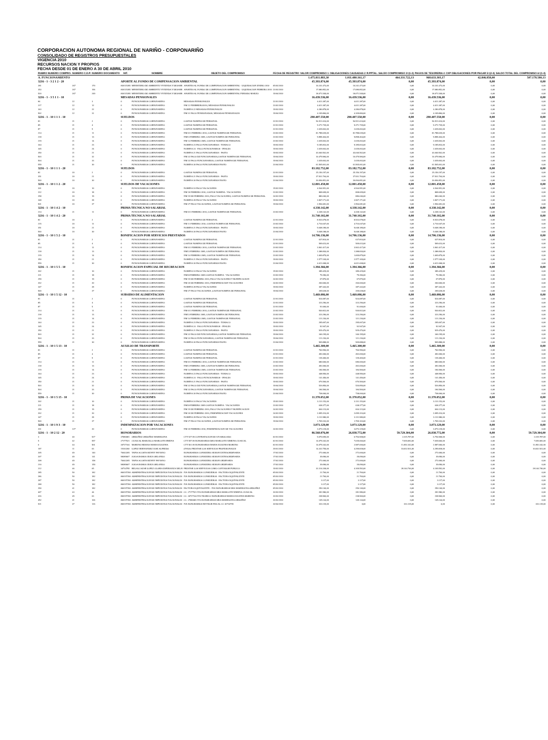CORPORACION AUTONOMA REGIONAL DE NARIÑO - CORPONARIÑO
CONSOLIDADO DE REGISTROS PRESUPUESTALES
VIGENCIA 2010
RECURSOS NACION Y PROPIOS
FECHA DESDE 01 DE ENERO A 30 DE ABRIL 2010
| RUBRO NUMERO COMPRO. | NUMERO C.D.P. | NUMERO DOCUMENTO | NIT. | NOMBRE | OBJETO DEL COMPROMISO | FECHA DE REGISTRO | VALOR COMPROMISO 1 | OBLIGACIONES CAUSADAS 2 | R.PPTAL. SALDO COMPROMISO 3=(1-2) | PAGOS DE TESORERIA 4 | CXP OBLIGACIONES POR PAGAR 5=(2-4) | SALDO TOTAL DEL COMPROMISO 6=(1-4) |
| --- | --- | --- | --- | --- | --- | --- | --- | --- | --- | --- | --- | --- |
| A. FUNCIONAMIENTO | | | | | | | 1.475.811.883,30 | 1.011.480.161,17 | 464.331.722,13 | 968.633.303,17 | 42.846.858,00 | 507.178.580,13 |
| 3216 - 1 - 3 2 1 2 - 20 | | | APORTE AL FONDO DE COMPENSACION AMBIENTAL | | | | 45.393.874,00 | 45.393.874,00 | 0,00 | 45.393.874,00 | 0,00 | 0,00 |
| 281 | 267 | 170 | 830115395 | MINISTERIO DE AMBIENTE VIVIENDA Y DESARR | APORTES AL FONDO DE COMPENSACION AMBIENTAL - LIQUIDACION ENERO 2010 | 05/03/2010 | 10.241.473,00 | 10.241.473,00 | 0,00 | 10.241.473,00 | 0,00 | 0,00 |
| 353 | 267 | 196 | 830115395 | MINISTERIO DE AMBIENTE VIVIENDA Y DESARR | APORTES AL FONDO DE COMPENSACION AMBIENTAL - LIQUIDACION FEBRERO 2010 | 23/03/2010 | 17.080.852,00 | 17.080.852,00 | 0,00 | 17.080.852,00 | 0,00 | 0,00 |
| 520 | 267 | 249 | 830115395 | MINISTERIO DE AMBIENTE VIVIENDA Y DESARR | APORTES AL FONDO DE COMPENSACION AMBIENTAL PERIODO MARZO | 19/04/2010 | 18.071.549,00 | 18.071.549,00 | 0,00 | 18.071.549,00 | 0,00 | 0,00 |
| 3216 - 1 - 3 5 1 1 - 10 | | | MESADAS PENSIONALES | | | | 16.439.536,00 | 16.439.536,00 | 0,00 | 16.439.536,00 | 0,00 | 0,00 |
| 84 | 22 | 3 | 0 | FUNCIONARIOS CORPONARINO | MESADAS PENSIONALES | 22/01/2010 | 4.021.387,00 | 4.021.387,00 | 0,00 | 4.021.387,00 | 0,00 | 0,00 |
| 217 | 22 | 12 | 0 | FUNCIONARIOS CORPONARINO | NM 12 PERIBRERO2010, MESADAS PENSIONALES | 23/02/2010 | 4.021.387,00 | 4.021.387,00 | 0,00 | 4.021.387,00 | 0,00 | 0,00 |
| 343 | 22 | 22 | 0 | FUNCIONARIOS CORPONARINO | NOMINA 22 MESADAS PENSIONALES | 19/03/2010 | 4.286.878,00 | 4.286.878,00 | 0,00 | 4.286.878,00 | 0,00 | 0,00 |
| 502 | 22 | 31 | 0 | FUNCIONARIOS CORPONARINO | NM 31 PAGO PENSIONADOS, MESADAS PENSIONALES | 19/04/2010 | 4.109.884,00 | 4.109.884,00 | 0,00 | 4.109.884,00 | 0,00 | 0,00 |
| 3216 - 1 - 10 1 1 1 - 10 | | | SUELDOS | | | | 290.407.550,00 | 290.407.550,00 | 0,00 | 290.407.550,00 | 0,00 | 0,00 |
| 81 | 21 | 2 | 0 | FUNCIONARIOS CORPONARINO | GASTOS NOMINA DE PERSONAL | 22/01/2010 | 54.521.024,00 | 54.521.024,00 | 0,00 | 54.521.024,00 | 0,00 | 0,00 |
| 85 | 21 | 4 | 0 | FUNCIONARIOS CORPONARINO | GASTOS NOMINA DE PERSONAL | 22/01/2010 | 9.371.735,00 | 9.371.735,00 | 0,00 | 9.371.735,00 | 0,00 | 0,00 |
| 87 | 21 | 5 | 0 | FUNCIONARIOS CORPONARINO | GASTOS NOMINA DE PERSONAL | 22/01/2010 | 2.639.063,00 | 2.639.063,00 | 0,00 | 2.639.063,00 | 0,00 | 0,00 |
| 214 | 21 | 11 | 0 | FUNCIONARIOS CORPONARINO | NM 011 FEBRERO 2010, GASTOS NOMINA DE PERSONAL | 23/02/2010 | 81.788.635,00 | 81.788.635,00 | 0,00 | 81.788.635,00 | 0,00 | 0,00 |
| 218 | 21 | 13 | 0 | FUNCIONARIOS CORPONARINO | NM13 FEBRERO 2009, GASTOS NOMINA DE PERSONAL | 23/02/2010 | 9.898.464,00 | 9.898.464,00 | 0,00 | 9.898.464,00 | 0,00 | 0,00 |
| 219 | 21 | 14 | 0 | FUNCIONARIOS CORPONARINO | NM 14 FEBRERO 2009, GASTOS NOMINA DE PERSONAL | 23/02/2010 | 2.639.063,00 | 2.639.063,00 | 0,00 | 2.639.063,00 | 0,00 | 0,00 |
| 344 | 21 | 23 | 0 | FUNCIONARIOS CORPONARINO | NOMINA 23 PAGO FUNCIONARIOS - TUMACO | 19/03/2010 | 9.185.833,00 | 9.185.833,00 | 0,00 | 9.185.833,00 | 0,00 | 0,00 |
| 345 | 21 | 24 | 0 | FUNCIONARIOS CORPONARINO | NOMINA 24 - PAGO FUNCIONARIOS - IPIALES | 19/03/2010 | 2.639.063,00 | 2.639.063,00 | 0,00 | 2.639.063,00 | 0,00 | 0,00 |
| 350 | 21 | 21 | 0 | FUNCIONARIOS CORPONARINO | NOMINA 21 PAGO FUNCIONARIOS - PASTO | 19/03/2010 | 43.040.562,00 | 43.040.562,00 | 0,00 | 43.040.562,00 | 0,00 | 0,00 |
| 503 | 21 | 32 | 0 | FUNCIONARIOS CORPONARINO | NM 32 PAGO DE FUNCIONARIOS,GASTOS NOMINA DE PERSONAL | 19/04/2010 | 10.479.984,00 | 10.479.984,00 | 0,00 | 10.479.984,00 | 0,00 | 0,00 |
| 504 | 21 | 33 | 0 | FUNCIONARIOS CORPONARINO | NM 33 PAGO FUNCIONARIOS, GASTOS NOMINA DE PERSONAL | 19/04/2010 | 2.639.063,00 | 2.639.063,00 | 0,00 | 2.639.063,00 | 0,00 | 0,00 |
| 559 | 21 | 30 | 0 | FUNCIONARIOS CORPONARINO | NOMINA 30 PAGO FUNCIONARIOS PASTO | 23/04/2010 | 61.565.061,00 | 61.565.061,00 | 0,00 | 61.565.061,00 | 0,00 | 0,00 |
| 3216 - 1 - 10 1 1 1 - 20 | | | SUELDOS | | | | 83.182.752,00 | 83.182.752,00 | 0,00 | 83.182.752,00 | 0,00 | 0,00 |
| 82 | 20 | 2 | 0 | FUNCIONARIOS CORPONARINO | GASTOS NOMINA DE PERSONAL | 22/01/2010 | 25.156.197,00 | 25.156.197,00 | 0,00 | 25.156.197,00 | 0,00 | 0,00 |
| 351 | 20 | 21 | 0 | FUNCIONARIOS CORPONARINO | NOMINA 21 PAGO FUNCIONARIOS - PASTO | 19/03/2010 | 37.931.704,00 | 37.931.704,00 | 0,00 | 37.931.704,00 | 0,00 | 0,00 |
| 560 | 20 | 30 | 0 | FUNCIONARIOS CORPONARINO | NOMINA 30 PAGO FUNCIONARIOS PASTO | 23/04/2010 | 20.094.851,00 | 20.094.851,00 | 0,00 | 20.094.851,00 | 0,00 | 0,00 |
| 3216 - 1 - 10 1 1 2 - 20 | | | SUELDOS DE VACACIONES | | | | 12.801.458,00 | 12.801.458,00 | 0,00 | 12.801.458,00 | 0,00 | 0,00 |
| 201 | 20 | 10 | 0 | FUNCIONARIOS CORPONARINO | NOMINA 10 PAGO VACACIONES | 15/02/2010 | 4.544.951,00 | 4.544.951,00 | 0,00 | 4.544.951,00 | 0,00 | 0,00 |
| 222 | 20 | 18 | 0 | FUNCIONARIOS CORPONARINO | NM 18 FEBRERO 2010, GASTOS NOMINA - VACACIONES | 23/02/2010 | 808.609,00 | 808.609,00 | 0,00 | 808.609,00 | 0,00 | 0,00 |
| 258 | 20 | 19 | 0 | FUNCIONARIOS CORPONARINO | NM 19 DE FEBRERO 2010, PAGO VACACIONES, GASTOS NOMINA DE PERSONAL | 24/02/2010 | 886.046,00 | 886.046,00 | 0,00 | 886.046,00 | 0,00 | 0,00 |
| 348 | 20 | 28 | 0 | FUNCIONARIOS CORPONARINO | NOMINA 28 PAGO VACACIONES | 19/03/2010 | 3.967.171,00 | 3.967.171,00 | 0,00 | 3.967.171,00 | 0,00 | 0,00 |
| 501 | 20 | 37 | 0 | FUNCIONARIOS CORPONARINO | NM 37 PAGO VACACIONES, GASTOS NOMINA DE PERSONAL | 19/04/2010 | 2.594.681,00 | 2.594.681,00 | 0,00 | 2.594.681,00 | 0,00 | 0,00 |
| 3216 - 1 - 10 1 4 2 - 10 | | | PRIMA TECNICA NO SALARIAL | | | | 4.338.142,00 | 4.338.142,00 | 0,00 | 4.338.142,00 | 0,00 | 0,00 |
| 214 | 21 | 11 | 0 | FUNCIONARIOS CORPONARINO | NM 011 FEBRERO 2010, GASTOS NOMINA DE PERSONAL | 23/02/2010 | 4.338.142,00 | 4.338.142,00 | 0,00 | 4.338.142,00 | 0,00 | 0,00 |
| 3216 - 1 - 10 1 4 2 - 20 | | | PRIMA TECNICA NO SALARIAL | | | | 31.740.102,00 | 31.740.102,00 | 0,00 | 31.740.102,00 | 0,00 | 0,00 |
| 82 | 20 | 2 | 0 | FUNCIONARIOS CORPONARINO | GASTOS NOMINA DE PERSONAL | 22/01/2010 | 8.933.678,00 | 8.933.678,00 | 0,00 | 8.933.678,00 | 0,00 | 0,00 |
| 215 | 20 | 11 | 0 | FUNCIONARIOS CORPONARINO | NM 11 FEBRERO 2010, GASTOS NOMINA DE PERSONAL | 23/02/2010 | 4.710.047,00 | 4.710.047,00 | 0,00 | 4.710.047,00 | 0,00 | 0,00 |
| 351 | 20 | 21 | 0 | FUNCIONARIOS CORPONARINO | NOMINA 21 PAGO FUNCIONARIOS - PASTO | 19/03/2010 | 9.048.189,00 | 9.048.189,00 | 0,00 | 9.048.189,00 | 0,00 | 0,00 |
| 560 | 20 | 30 | 0 | FUNCIONARIOS CORPONARINO | NOMINA 30 PAGO FUNCIONARIOS PASTO | 23/04/2010 | 9.048.188,00 | 9.048.188,00 | 0,00 | 9.048.188,00 | 0,00 | 0,00 |
| 3216 - 1 - 10 1 5 2 - 10 | | | BONIFICACION POR SERVICIOS PRESTADOS | | | | 14.706.136,00 | 14.706.136,00 | 0,00 | 14.706.136,00 | 0,00 | 0,00 |
| 81 | 21 | 2 | 0 | FUNCIONARIOS CORPONARINO | GASTOS NOMINA DE PERSONAL | 22/01/2010 | 637.810,00 | 637.810,00 | 0,00 | 637.810,00 | 0,00 | 0,00 |
| 85 | 21 | 4 | 0 | FUNCIONARIOS CORPONARINO | GASTOS NOMINA DE PERSONAL | 22/01/2010 | 509.023,00 | 509.023,00 | 0,00 | 509.023,00 | 0,00 | 0,00 |
| 214 | 21 | 11 | 0 | FUNCIONARIOS CORPONARINO | NM 011 FEBRERO 2010, GASTOS NOMINA DE PERSONAL | 23/02/2010 | 3.902.417,00 | 3.902.417,00 | 0,00 | 3.902.417,00 | 0,00 | 0,00 |
| 218 | 21 | 13 | 0 | FUNCIONARIOS CORPONARINO | NM13 FEBRERO 2009, GASTOS NOMINA DE PERSONAL | 23/02/2010 | 1.388.830,00 | 1.388.830,00 | 0,00 | 1.388.830,00 | 0,00 | 0,00 |
| 219 | 21 | 14 | 0 | FUNCIONARIOS CORPONARINO | NM 14 FEBRERO 2009, GASTOS NOMINA DE PERSONAL | 23/02/2010 | 1.069.879,00 | 1.069.879,00 | 0,00 | 1.069.879,00 | 0,00 | 0,00 |
| 350 | 21 | 21 | 0 | FUNCIONARIOS CORPONARINO | NOMINA 21 PAGO FUNCIONARIOS - PASTO | 19/03/2010 | 2.577.169,00 | 2.577.169,00 | 0,00 | 2.577.169,00 | 0,00 | 0,00 |
| 559 | 21 | 30 | 0 | FUNCIONARIOS CORPONARINO | NOMINA 30 PAGO FUNCIONARIOS PASTO | 23/04/2010 | 4.621.008,00 | 4.621.008,00 | 0,00 | 4.621.008,00 | 0,00 | 0,00 |
| 3216 - 1 - 10 1 5 5 - 10 | | | BONIFICACION ESPECIAL DE RECREACION | | | | 1.394.366,00 | 1.394.366,00 | 0,00 | 1.394.366,00 | 0,00 | 0,00 |
| 202 | 21 | 10 | 0 | FUNCIONARIOS CORPONARINO | NOMINA 10 PAGO VACACIONES | 15/02/2010 | 389.429,00 | 389.429,00 | 0,00 | 389.429,00 | 0,00 | 0,00 |
| 221 | 21 | 18 | 0 | FUNCIONARIOS CORPONARINO | NM18 FEBRERO 2009 GASTOS NOMINA - VACACIONES | 23/02/2010 | 79.396,00 | 79.396,00 | 0,00 | 79.396,00 | 0,00 | 0,00 |
| 259 | 21 | 19 | 0 | FUNCIONARIOS CORPONARINO | NM 19 DE FEBRERO 2010, PAGO VACACIONES Y BONIFICACION | 24/02/2010 | 67.870,00 | 67.870,00 | 0,00 | 67.870,00 | 0,00 | 0,00 |
| 262 | 21 | 20 | 0 | FUNCIONARIOS CORPONARINO | NM 20 DE FEBRERO 2010, INDEMNIZACION VACACIONES | 24/02/2010 | 260.600,00 | 260.600,00 | 0,00 | 260.600,00 | 0,00 | 0,00 |
| 347 | 21 | 28 | 0 | FUNCIONARIOS CORPONARINO | NOMINA 28 PAGO VACACIONES | 19/03/2010 | 387.443,00 | 387.443,00 | 0,00 | 387.443,00 | 0,00 | 0,00 |
| 500 | 21 | 37 | 0 | FUNCIONARIOS CORPONARINO | NM 37 PAGO VACACIONES ,GASTOS NOMINA DE PERSONAL | 19/04/2010 | 209.628,00 | 209.628,00 | 0,00 | 209.628,00 | 0,00 | 0,00 |
| 3216 - 1 - 10 1 5 12 - 10 | | | SUBSIDIO DE ALIMENTACION | | | | 5.469.086,00 | 5.469.086,00 | 0,00 | 5.469.086,00 | 0,00 | 0,00 |
| 81 | 21 | 2 | 0 | FUNCIONARIOS CORPONARINO | GASTOS NOMINA DE PERSONAL | 22/01/2010 | 924.087,00 | 924.087,00 | 0,00 | 924.087,00 | 0,00 | 0,00 |
| 85 | 21 | 4 | 0 | FUNCIONARIOS CORPONARINO | GASTOS NOMINA DE PERSONAL | 22/01/2010 | 323.296,00 | 323.296,00 | 0,00 | 323.296,00 | 0,00 | 0,00 |
| 87 | 21 | 5 | 0 | FUNCIONARIOS CORPONARINO | GASTOS NOMINA DE PERSONAL | 22/01/2010 | 91.600,00 | 91.600,00 | 0,00 | 91.600,00 | 0,00 | 0,00 |
| 214 | 21 | 11 | 0 | FUNCIONARIOS CORPONARINO | NM 011 FEBRERO 2010, GASTOS NOMINA DE PERSONAL | 23/02/2010 | 930.822,00 | 930.822,00 | 0,00 | 930.822,00 | 0,00 | 0,00 |
| 218 | 21 | 13 | 0 | FUNCIONARIOS CORPONARINO | NM13 FEBRERO 2009, GASTOS NOMINA DE PERSONAL | 23/02/2010 | 323.296,00 | 323.296,00 | 0,00 | 323.296,00 | 0,00 | 0,00 |
| 219 | 21 | 14 | 0 | FUNCIONARIOS CORPONARINO | NM 14 FEBRERO 2009, GASTOS NOMINA DE PERSONAL | 23/02/2010 | 121.236,00 | 121.236,00 | 0,00 | 121.236,00 | 0,00 | 0,00 |
| 344 | 21 | 23 | 0 | FUNCIONARIOS CORPONARINO | NOMINA 23 PAGO FUNCIONARIOS - TUMACO | 19/03/2010 | 295.007,00 | 295.007,00 | 0,00 | 295.007,00 | 0,00 | 0,00 |
| 345 | 21 | 24 | 0 | FUNCIONARIOS CORPONARINO | NOMINA 24 - PAGO FUNCIONARIOS - IPIALES | 19/03/2010 | 92.947,00 | 92.947,00 | 0,00 | 92.947,00 | 0,00 | 0,00 |
| 350 | 21 | 21 | 0 | FUNCIONARIOS CORPONARINO | NOMINA 21 PAGO FUNCIONARIOS - PASTO | 19/03/2010 | 929.476,00 | 929.476,00 | 0,00 | 929.476,00 | 0,00 | 0,00 |
| 503 | 21 | 32 | 0 | FUNCIONARIOS CORPONARINO | NM 32 PAGO DE FUNCIONARIOS,GASTOS NOMINA DE PERSONAL | 19/04/2010 | 346.195,00 | 346.195,00 | 0,00 | 346.195,00 | 0,00 | 0,00 |
| 504 | 21 | 33 | 0 | FUNCIONARIOS CORPONARINO | NM 33 PAGO FUNCIONARIOS, GASTOS NOMINA DE PERSONAL | 19/04/2010 | 121.236,00 | 121.236,00 | 0,00 | 121.236,00 | 0,00 | 0,00 |
| 559 | 21 | 30 | 0 | FUNCIONARIOS CORPONARINO | NOMINA 30 PAGO FUNCIONARIOS PASTO | 23/04/2010 | 969.888,00 | 969.888,00 | 0,00 | 969.888,00 | 0,00 | 0,00 |
| 3216 - 1 - 10 1 5 13 - 10 | | | AUXILIO DE TRANSPORTE | | | | 5.465.300,00 | 5.465.300,00 | 0,00 | 5.465.300,00 | 0,00 | 0,00 |
| 81 | 21 | 2 | 0 | FUNCIONARIOS CORPONARINO | GASTOS NOMINA DE PERSONAL | 22/01/2010 | 760.550,00 | 760.550,00 | 0,00 | 760.550,00 | 0,00 | 0,00 |
| 85 | 21 | 4 | 0 | FUNCIONARIOS CORPONARINO | GASTOS NOMINA DE PERSONAL | 22/01/2010 | 492.000,00 | 492.000,00 | 0,00 | 492.000,00 | 0,00 | 0,00 |
| 87 | 21 | 5 | 0 | FUNCIONARIOS CORPONARINO | GASTOS NOMINA DE PERSONAL | 22/01/2010 | 139.400,00 | 139.400,00 | 0,00 | 139.400,00 | 0,00 | 0,00 |
| 214 | 21 | 11 | 0 | FUNCIONARIOS CORPONARINO | NM 011 FEBRERO 2010, GASTOS NOMINA DE PERSONAL | 23/02/2010 | 680.600,00 | 680.600,00 | 0,00 | 680.600,00 | 0,00 | 0,00 |
| 218 | 21 | 13 | 0 | FUNCIONARIOS CORPONARINO | NM13 FEBRERO 2009, GASTOS NOMINA DE PERSONAL | 23/02/2010 | 492.000,00 | 492.000,00 | 0,00 | 492.000,00 | 0,00 | 0,00 |
| 219 | 21 | 14 | 0 | FUNCIONARIOS CORPONARINO | NM 14 FEBRERO 2009, GASTOS NOMINA DE PERSONAL | 23/02/2010 | 184.500,00 | 184.500,00 | 0,00 | 184.500,00 | 0,00 | 0,00 |
| 344 | 21 | 23 | 0 | FUNCIONARIOS CORPONARINO | NOMINA 23 PAGO FUNCIONARIOS - TUMACO | 19/03/2010 | 448.950,00 | 448.950,00 | 0,00 | 448.950,00 | 0,00 | 0,00 |
| 345 | 21 | 24 | 0 | FUNCIONARIOS CORPONARINO | NOMINA 24 - PAGO FUNCIONARIOS - IPIALES | 19/03/2010 | 141.450,00 | 141.450,00 | 0,00 | 141.450,00 | 0,00 | 0,00 |
| 350 | 21 | 21 | 0 | FUNCIONARIOS CORPONARINO | NOMINA 21 PAGO FUNCIONARIOS - PASTO | 19/03/2010 | 676.500,00 | 676.500,00 | 0,00 | 676.500,00 | 0,00 | 0,00 |
| 503 | 21 | 32 | 0 | FUNCIONARIOS CORPONARINO | NM 32 PAGO DE FUNCIONARIOS,GASTOS NOMINA DE PERSONAL | 19/04/2010 | 526.850,00 | 526.850,00 | 0,00 | 526.850,00 | 0,00 | 0,00 |
| 504 | 21 | 33 | 0 | FUNCIONARIOS CORPONARINO | NM 33 PAGO FUNCIONARIOS, GASTOS NOMINA DE PERSONAL | 19/04/2010 | 184.500,00 | 184.500,00 | 0,00 | 184.500,00 | 0,00 | 0,00 |
| 559 | 21 | 30 | 0 | FUNCIONARIOS CORPONARINO | NOMINA 30 PAGO FUNCIONARIOS PASTO | 23/04/2010 | 738.000,00 | 738.000,00 | 0,00 | 738.000,00 | 0,00 | 0,00 |
| 3216 - 1 - 10 1 5 15 - 10 | | | PRIMA DE VACACIONES | | | | 11.370.052,00 | 11.370.052,00 | 0,00 | 11.370.052,00 | 0,00 | 0,00 |
| 202 | 21 | 10 | 0 | FUNCIONARIOS CORPONARINO | NOMINA 10 PAGO VACACIONES | 15/02/2010 | 3.131.153,00 | 3.131.153,00 | 0,00 | 3.131.153,00 | 0,00 | 0,00 |
| 221 | 21 | 18 | 0 | FUNCIONARIOS CORPONARINO | NM18 FEBRERO 2009 GASTOS NOMINA - VACACIONES | 23/02/2010 | 638.377,00 | 638.377,00 | 0,00 | 638.377,00 | 0,00 | 0,00 |
| 259 | 21 | 19 | 0 | FUNCIONARIOS CORPONARINO | NM 19 DE FEBRERO 2010, PAGO VACACIONES Y BONIFICACION | 24/02/2010 | 604.123,00 | 604.123,00 | 0,00 | 604.123,00 | 0,00 | 0,00 |
| 262 | 21 | 20 | 0 | FUNCIONARIOS CORPONARINO | NM 20 DE FEBRERO 2010, INDEMNIZACION VACACIONES | 24/02/2010 | 2.095.316,00 | 2.095.316,00 | 0,00 | 2.095.316,00 | 0,00 | 0,00 |
| 347 | 21 | 28 | 0 | FUNCIONARIOS CORPONARINO | NOMINA 28 PAGO VACACIONES | 19/03/2010 | 3.131.980,00 | 3.131.980,00 | 0,00 | 3.131.980,00 | 0,00 | 0,00 |
| 500 | 21 | 37 | 0 | FUNCIONARIOS CORPONARINO | NM 37 PAGO VACACIONES ,GASTOS NOMINA DE PERSONAL | 19/04/2010 | 1.769.103,00 | 1.769.103,00 | 0,00 | 1.769.103,00 | 0,00 | 0,00 |
| 3216 - 1 - 10 1 9 3 - 10 | | | INDEMNIZACION POR VACACIONES | | | | 3.073.129,00 | 3.073.129,00 | 0,00 | 3.073.129,00 | 0,00 | 0,00 |
| 261 | 227 | 20 | 0 | FUNCIONARIOS CORPONARINO | NM 20 FEBRERO 2010, INDEMNIZACION DE VACACIONES | 24/02/2010 | 3.073.129,00 | 3.073.129,00 | 0,00 | 3.073.129,00 | 0,00 | 0,00 |
| 3216 - 1 - 10 2 12 - 20 | | | HONORARIOS | | | | 86.568.076,00 | 26.838.772,00 | 59.729.304,00 | 26.838.772,00 | 0,00 | 59.729.304,00 |
| 3 | 40 | 527 | 37080081 | ORDOÑEZ ORDOÑEZ MARIELENA | CTT 527 09 CONTRATACION DE UN ABOGADO | 02/01/2010 | 9.070.695,00 | 6.754.908,00 | 2.315.787,00 | 6.754.908,00 | 0,00 | 2.315.787,00 |
| 5 | 42 | 557 | 27177521 | CUAICAL MARCILLO MARGOTH JIMENA | CTT 557 09 HONORARIOS DRA MARGOTH XIMENA CUAICAL | 02/01/2010 | 14.079.342,00 | 7.039.660,00 | 7.039.682,00 | 7.039.660,00 | 0,00 | 7.039.682,00 |
| 6 | 44 | 561 | 30727164 | MORENO MESIAS MARIA EUGENIA | CTT 561 09 HONORARIOS MARIA EUGENIA MORENO | 02/01/2010 | 14.079.342,00 | 2.987.000,00 | 11.092.342,00 | 2.987.000,00 | 0,00 | 11.092.342,00 |
| 197 | 11 | 63 | 19163260 | LOPEZ HERNANDEZ JOSE ALFREDO | (IVA30) PRESTAR LOS SERVICIOS PROFESIONALES | 29/01/2010 | 14.332.759,00 | 4.299.828,00 | 10.032.931,00 | 4.299.828,00 | 0,00 | 10.032.931,00 |
| 205 | 49 | 140 | 76043205 | TAPIA ACOSTA KENNY FAVIANO | HONORARIOS CONSEJERO SESION EXTRAORDINARIA | 17/02/2010 | 272.000,00 | 272.000,00 | 0,00 | 272.000,00 | 0,00 | 0,00 |
| 207 | 49 | 141 | 98389667 | JOJOA RAMOS JESUS ORLANDO | HONORARIOS CONSEJERO SESION EXTRAORDINARIA | 17/02/2010 | 39.090,00 | 39.090,00 | 0,00 | 39.090,00 | 0,00 | 0,00 |
| 208 | 49 | 158 | 76043205 | TAPIA ACOSTA KENNY FAVIANO | HONORARIOS CONSEJERO SESION ORDINARIA | 17/02/2010 | 272.000,00 | 272.000,00 | 0,00 | 272.000,00 | 0,00 | 0,00 |
| 210 | 49 | 159 | 98389667 | JOJOA RAMOS JESUS ORLANDO | HONORARIOS CONSEJERO SESION ORDINARIA | 17/02/2010 | 39.090,00 | 39.090,00 | 0,00 | 39.090,00 | 0,00 | 0,00 |
| 212 | 46 | 65 | 30734795 | BELALCAZAR LOPEZ GLORIA ESPERANZA DEL R | PRESTAR LOS SERVICIOS COMO CONTADOR PUBLICO | 19/02/2010 | 32.314.338,00 | 4.169.592,00 | 28.144.746,00 | 4.169.592,00 | 0,00 | 28.144.746,00 |
| 285 | 50 | 182 | 800197390 | ADMINISTRACION DE IMPUESTOS NACIONALES | IVA HONORARIOS CONSEJEROS - FACTURA EQUIVALENTE | 05/03/2010 | 21.760,00 | 21.760,00 | 0,00 | 21.760,00 | 0,00 | 0,00 |
| 286 | 50 | 182 | 800197390 | ADMINISTRACION DE IMPUESTOS NACIONALES | IVA HONORARIOS CONSEJEROS - FACTURA EQUIVALENTE | 05/03/2010 | 21.760,00 | 21.760,00 | 0,00 | 21.760,00 | 0,00 | 0,00 |
| 287 | 50 | 182 | 800197390 | ADMINISTRACION DE IMPUESTOS NACIONALES | IVA HONORARIOS CONSEJEROS - FACTURA EQUIVALENTE | 05/03/2010 | 3.127,00 | 3.127,00 | 0,00 | 3.127,00 | 0,00 | 0,00 |
| 288 | 50 | 182 | 800197390 | ADMINISTRACION DE IMPUESTOS NACIONALES | IVA HONORARIOS CONSEJEROS - FACTURA EQUIVALENTE | 05/03/2010 | 3.127,00 | 3.127,00 | 0,00 | 3.127,00 | 0,00 | 0,00 |
| 290 | 41 | 182 | 800197390 | ADMINISTRACION DE IMPUESTOS NACIONALES | FACTURA EQUIVALENTE - IVA HONORARIOS DRA MARIELENA ORDOÑEZ | 05/03/2010 | 250.140,00 | 250.140,00 | 0,00 | 250.140,00 | 0,00 | 0,00 |
| 407 | 43 | 44 | 800197390 | ADMINISTRACION DE IMPUESTOS NACIONALES | CC. 27177521 IVA HONORARIOS DRA MARGOTH XIMENA CUAICAL | 26/03/2010 | 281.586,00 | 281.586,00 | 0,00 | 281.586,00 | 0,00 | 0,00 |
| 416 | 45 | 63 | 800197390 | ADMINISTRACION DE IMPUESTOS NACIONALES | CC. 30727164 IVA TEORICO HONORARIOS MARIA EUGENIA MORENO | 26/03/2010 | 238.960,00 | 238.960,00 | 0,00 | 238.960,00 | 0,00 | 0,00 |
| 452 | 41 | 106 | 800197390 | ADMINISTRACION DE IMPUESTOS NACIONALES | CC. 37080081 IVA HONORARIOS DRA MARIELENA ORDOÑEZ | 26/03/2010 | 145.144,00 | 145.144,00 | 0,00 | 145.144,00 | 0,00 | 0,00 |
| 521 | 47 | 126 | 800197390 | ADMINISTRACION DE IMPUESTOS NACIONALES | IVA HONORARIOS REVISOR FISCAL CC 30734795 | 20/04/2010 | 333.135,00 | 0,00 | 333.135,00 | 0,00 | 0,00 | 333.135,00 |